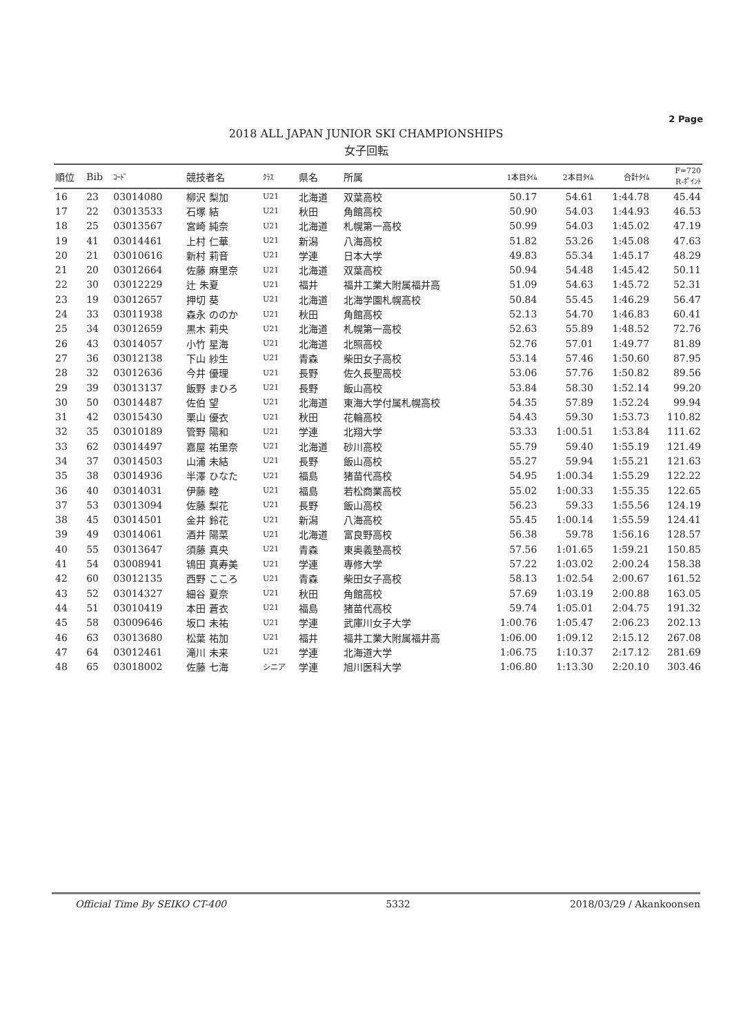2 Page
2018 ALL JAPAN JUNIOR SKI CHAMPIONSHIPS
女子回転
| 順位 | Bib | ｺｰﾄﾞ | 競技者名 | ｸﾗｽ | 県名 | 所属 | 1本目ﾀｲﾑ | 2本目ﾀｲﾑ | 合計ﾀｲﾑ | F=720 R-ﾎﾟｲﾝﾄ |
| --- | --- | --- | --- | --- | --- | --- | --- | --- | --- | --- |
| 16 | 23 | 03014080 | 柳沢 梨加 | U21 | 北海道 | 双葉高校 | 50.17 | 54.61 | 1:44.78 | 45.44 |
| 17 | 22 | 03013533 | 石塚 結 | U21 | 秋田 | 角館高校 | 50.90 | 54.03 | 1:44.93 | 46.53 |
| 18 | 25 | 03013567 | 宮崎 純奈 | U21 | 北海道 | 札幌第一高校 | 50.99 | 54.03 | 1:45.02 | 47.19 |
| 19 | 41 | 03014461 | 上村 仁華 | U21 | 新潟 | 八海高校 | 51.82 | 53.26 | 1:45.08 | 47.63 |
| 20 | 21 | 03010616 | 新村 莉音 | U21 | 学連 | 日本大学 | 49.83 | 55.34 | 1:45.17 | 48.29 |
| 21 | 20 | 03012664 | 佐藤 麻里奈 | U21 | 北海道 | 双葉高校 | 50.94 | 54.48 | 1:45.42 | 50.11 |
| 22 | 30 | 03012229 | 辻 朱夏 | U21 | 福井 | 福井工業大附属福井高 | 51.09 | 54.63 | 1:45.72 | 52.31 |
| 23 | 19 | 03012657 | 押切 葵 | U21 | 北海道 | 北海学園札幌高校 | 50.84 | 55.45 | 1:46.29 | 56.47 |
| 24 | 33 | 03011938 | 森永 ののか | U21 | 秋田 | 角館高校 | 52.13 | 54.70 | 1:46.83 | 60.41 |
| 25 | 34 | 03012659 | 黒木 莉央 | U21 | 北海道 | 札幌第一高校 | 52.63 | 55.89 | 1:48.52 | 72.76 |
| 26 | 43 | 03014057 | 小竹 星海 | U21 | 北海道 | 北照高校 | 52.76 | 57.01 | 1:49.77 | 81.89 |
| 27 | 36 | 03012138 | 下山 紗生 | U21 | 青森 | 柴田女子高校 | 53.14 | 57.46 | 1:50.60 | 87.95 |
| 28 | 32 | 03012636 | 今井 優理 | U21 | 長野 | 佐久長聖高校 | 53.06 | 57.76 | 1:50.82 | 89.56 |
| 29 | 39 | 03013137 | 飯野 まひろ | U21 | 長野 | 飯山高校 | 53.84 | 58.30 | 1:52.14 | 99.20 |
| 30 | 50 | 03014487 | 佐伯 望 | U21 | 北海道 | 東海大学付属札幌高校 | 54.35 | 57.89 | 1:52.24 | 99.94 |
| 31 | 42 | 03015430 | 栗山 優衣 | U21 | 秋田 | 花輪高校 | 54.43 | 59.30 | 1:53.73 | 110.82 |
| 32 | 35 | 03010189 | 管野 陽和 | U21 | 学連 | 北翔大学 | 53.33 | 1:00.51 | 1:53.84 | 111.62 |
| 33 | 62 | 03014497 | 嘉屋 祐里奈 | U21 | 北海道 | 砂川高校 | 55.79 | 59.40 | 1:55.19 | 121.49 |
| 34 | 37 | 03014503 | 山浦 未結 | U21 | 長野 | 飯山高校 | 55.27 | 59.94 | 1:55.21 | 121.63 |
| 35 | 38 | 03014936 | 半澤 ひなた | U21 | 福島 | 猪苗代高校 | 54.95 | 1:00.34 | 1:55.29 | 122.22 |
| 36 | 40 | 03014031 | 伊藤 睦 | U21 | 福島 | 若松商業高校 | 55.02 | 1:00.33 | 1:55.35 | 122.65 |
| 37 | 53 | 03013094 | 佐藤 梨花 | U21 | 長野 | 飯山高校 | 56.23 | 59.33 | 1:55.56 | 124.19 |
| 38 | 45 | 03014501 | 金井 鈴花 | U21 | 新潟 | 八海高校 | 55.45 | 1:00.14 | 1:55.59 | 124.41 |
| 39 | 49 | 03014061 | 酒井 陽菜 | U21 | 北海道 | 富良野高校 | 56.38 | 59.78 | 1:56.16 | 128.57 |
| 40 | 55 | 03013647 | 須藤 真央 | U21 | 青森 | 東奥義塾高校 | 57.56 | 1:01.65 | 1:59.21 | 150.85 |
| 41 | 54 | 03008941 | 鴇田 真寿美 | U21 | 学連 | 専修大学 | 57.22 | 1:03.02 | 2:00.24 | 158.38 |
| 42 | 60 | 03012135 | 西野 こころ | U21 | 青森 | 柴田女子高校 | 58.13 | 1:02.54 | 2:00.67 | 161.52 |
| 43 | 52 | 03014327 | 細谷 夏奈 | U21 | 秋田 | 角館高校 | 57.69 | 1:03.19 | 2:00.88 | 163.05 |
| 44 | 51 | 03010419 | 本田 蒼衣 | U21 | 福島 | 猪苗代高校 | 59.74 | 1:05.01 | 2:04.75 | 191.32 |
| 45 | 58 | 03009646 | 坂口 未祐 | U21 | 学連 | 武庫川女子大学 | 1:00.76 | 1:05.47 | 2:06.23 | 202.13 |
| 46 | 63 | 03013680 | 松葉 祐加 | U21 | 福井 | 福井工業大附属福井高 | 1:06.00 | 1:09.12 | 2:15.12 | 267.08 |
| 47 | 64 | 03012461 | 滝川 未来 | U21 | 学連 | 北海道大学 | 1:06.75 | 1:10.37 | 2:17.12 | 281.69 |
| 48 | 65 | 03018002 | 佐藤 七海 | シニア | 学連 | 旭川医科大学 | 1:06.80 | 1:13.30 | 2:20.10 | 303.46 |
Official Time By SEIKO CT-400 5332 2018/03/29 / Akankoonsen